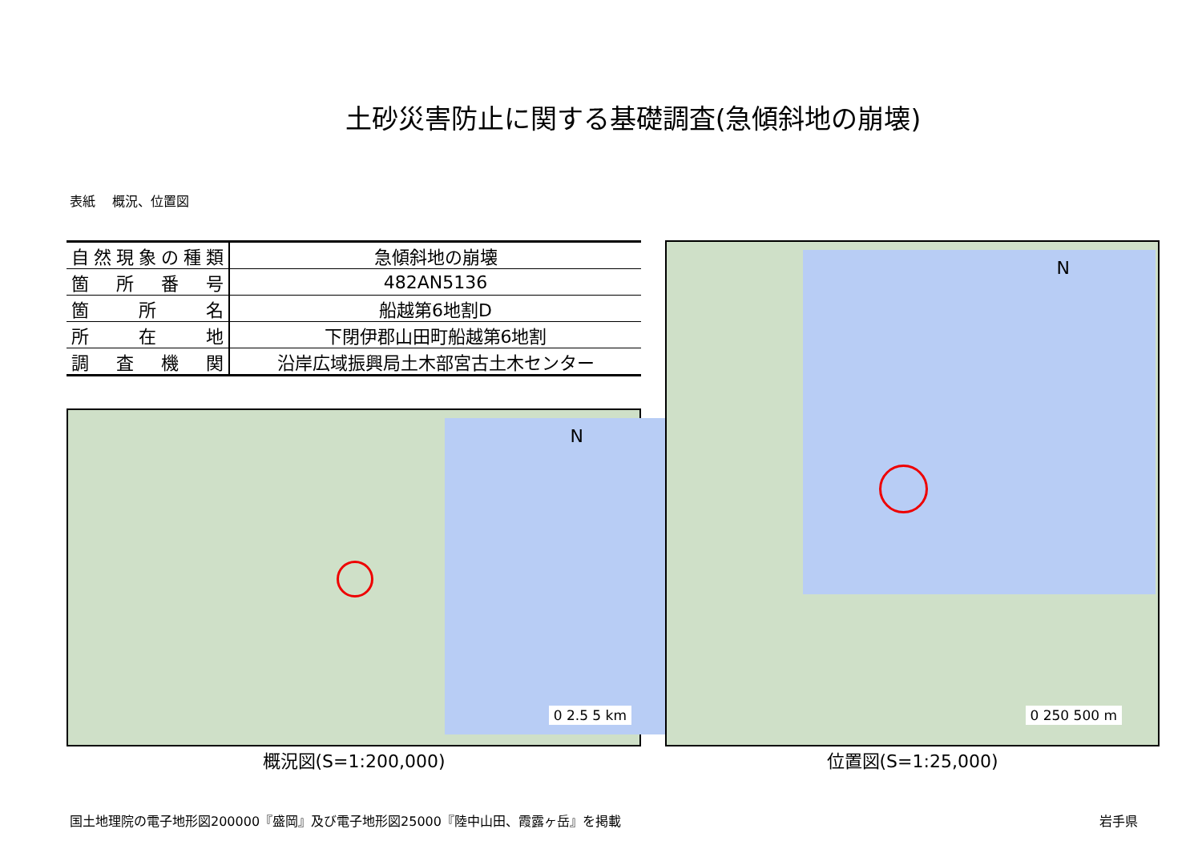土砂災害防止に関する基礎調査(急傾斜地の崩壊)
表紙　 概況、位置図
| 自然現象の種類 | 急傾斜地の崩壊 |
| 箇所番号 | 482AN5136 |
| 箇所名 | 船越第6地割D |
| 所在地 | 下閉伊郡山田町船越第6地割 |
| 調査機関 | 沿岸広域振興局土木部宮古土木センター |
N
0 2.5 5 km
概況図(S=1:200,000)
N
0 250 500 m
位置図(S=1:25,000)
国土地理院の電子地形図200000『盛岡』及び電子地形図25000『陸中山田、霞露ヶ岳』を掲載 岩手県